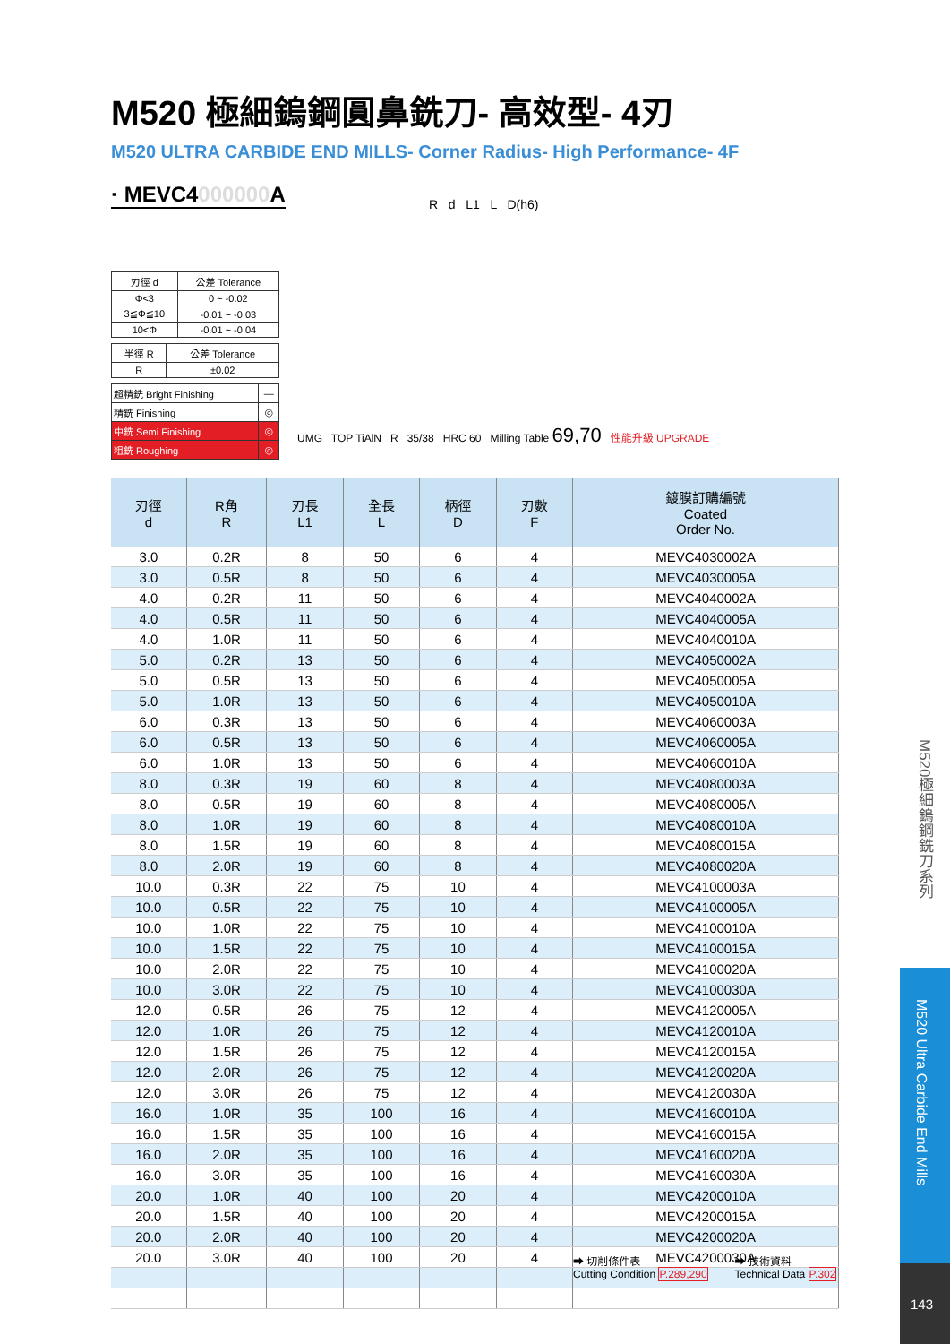M520 極細鎢鋼圓鼻銑刀- 高效型- 4刃
M520 ULTRA CARBIDE END MILLS- Corner Radius- High Performance- 4F
· MEVC4000000 A
R d L1 L D(h6)
| 刃徑 d | 公差 Tolerance |
| Φ<3 | 0 ~ -0.02 |
| 3≦Φ≦10 | -0.01 ~ -0.03 |
| 10<Φ | -0.01 ~ -0.04 |
| 半徑 R | 公差 Tolerance |
| R | ±0.02 |
| 超精銑 Bright Finishing | — |
| 精銑 Finishing | ◎ |
| 中銑 Semi Finishing | ◎ |
| 粗銑 Roughing | ◎ |
UMG TOP TiAlN R 35/38 HRC 60 Milling Table 69,70 性能升級 UPGRADE
| 刃徑 d | R角 R | 刃長 L1 | 全長 L | 柄徑 D | 刃數 F | 鍍膜訂購編號 Coated Order No. |
| --- | --- | --- | --- | --- | --- | --- |
| 3.0 | 0.2R | 8 | 50 | 6 | 4 | MEVC4030002A |
| 3.0 | 0.5R | 8 | 50 | 6 | 4 | MEVC4030005A |
| 4.0 | 0.2R | 11 | 50 | 6 | 4 | MEVC4040002A |
| 4.0 | 0.5R | 11 | 50 | 6 | 4 | MEVC4040005A |
| 4.0 | 1.0R | 11 | 50 | 6 | 4 | MEVC4040010A |
| 5.0 | 0.2R | 13 | 50 | 6 | 4 | MEVC4050002A |
| 5.0 | 0.5R | 13 | 50 | 6 | 4 | MEVC4050005A |
| 5.0 | 1.0R | 13 | 50 | 6 | 4 | MEVC4050010A |
| 6.0 | 0.3R | 13 | 50 | 6 | 4 | MEVC4060003A |
| 6.0 | 0.5R | 13 | 50 | 6 | 4 | MEVC4060005A |
| 6.0 | 1.0R | 13 | 50 | 6 | 4 | MEVC4060010A |
| 8.0 | 0.3R | 19 | 60 | 8 | 4 | MEVC4080003A |
| 8.0 | 0.5R | 19 | 60 | 8 | 4 | MEVC4080005A |
| 8.0 | 1.0R | 19 | 60 | 8 | 4 | MEVC4080010A |
| 8.0 | 1.5R | 19 | 60 | 8 | 4 | MEVC4080015A |
| 8.0 | 2.0R | 19 | 60 | 8 | 4 | MEVC4080020A |
| 10.0 | 0.3R | 22 | 75 | 10 | 4 | MEVC4100003A |
| 10.0 | 0.5R | 22 | 75 | 10 | 4 | MEVC4100005A |
| 10.0 | 1.0R | 22 | 75 | 10 | 4 | MEVC4100010A |
| 10.0 | 1.5R | 22 | 75 | 10 | 4 | MEVC4100015A |
| 10.0 | 2.0R | 22 | 75 | 10 | 4 | MEVC4100020A |
| 10.0 | 3.0R | 22 | 75 | 10 | 4 | MEVC4100030A |
| 12.0 | 0.5R | 26 | 75 | 12 | 4 | MEVC4120005A |
| 12.0 | 1.0R | 26 | 75 | 12 | 4 | MEVC4120010A |
| 12.0 | 1.5R | 26 | 75 | 12 | 4 | MEVC4120015A |
| 12.0 | 2.0R | 26 | 75 | 12 | 4 | MEVC4120020A |
| 12.0 | 3.0R | 26 | 75 | 12 | 4 | MEVC4120030A |
| 16.0 | 1.0R | 35 | 100 | 16 | 4 | MEVC4160010A |
| 16.0 | 1.5R | 35 | 100 | 16 | 4 | MEVC4160015A |
| 16.0 | 2.0R | 35 | 100 | 16 | 4 | MEVC4160020A |
| 16.0 | 3.0R | 35 | 100 | 16 | 4 | MEVC4160030A |
| 20.0 | 1.0R | 40 | 100 | 20 | 4 | MEVC4200010A |
| 20.0 | 1.5R | 40 | 100 | 20 | 4 | MEVC4200015A |
| 20.0 | 2.0R | 40 | 100 | 20 | 4 | MEVC4200020A |
| 20.0 | 3.0R | 40 | 100 | 20 | 4 | MEVC4200030A |
➡ 切削條件表
Cutting Condition P.289,290
➡ 技術資料
Technical Data P.302
M520極細鎢鋼銑刀系列
M520 Ultra Carbide End Mills
143